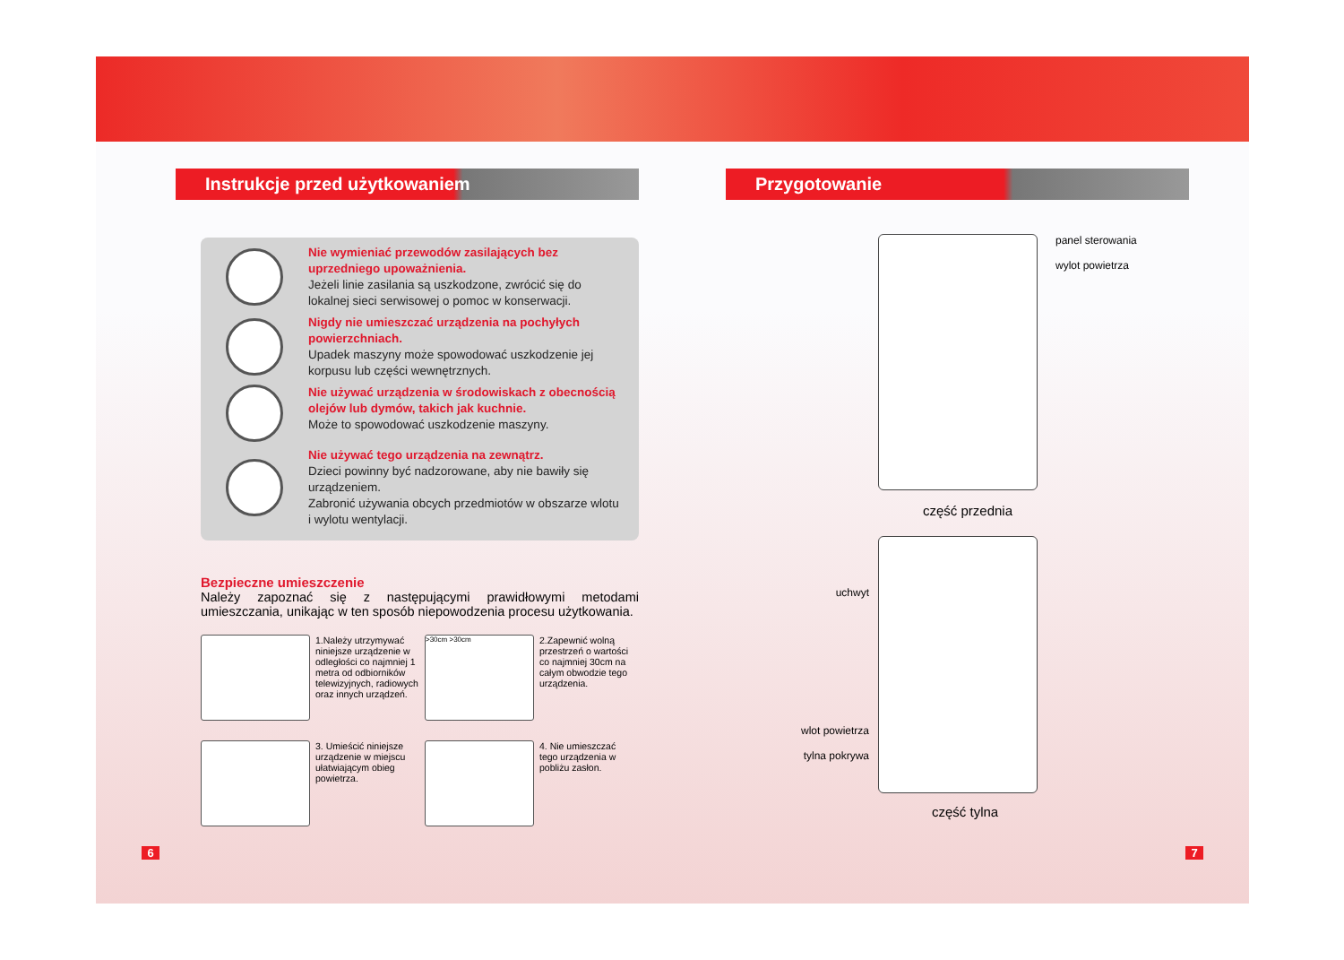Instrukcje przed użytkowaniem
Nie wymieniać przewodów zasilających bez uprzedniego upoważnienia.
Jeżeli linie zasilania są uszkodzone, zwrócić się do lokalnej sieci serwisowej o pomoc w konserwacji.
Nigdy nie umieszczać urządzenia na pochyłych powierzchniach.
Upadek maszyny może spowodować uszkodzenie jej korpusu lub części wewnętrznych.
Nie używać urządzenia w środowiskach z obecnością olejów lub dymów, takich jak kuchnie.
Może to spowodować uszkodzenie maszyny.
Nie używać tego urządzenia na zewnątrz.
Dzieci powinny być nadzorowane, aby nie bawiły się urządzeniem.
Zabronić używania obcych przedmiotów w obszarze wlotu i wylotu wentylacji.
Bezpieczne umieszczenie
Należy zapoznać się z następującymi prawidłowymi metodami umieszczania, unikając w ten sposób niepowodzenia procesu użytkowania.
1.Należy utrzymywać niniejsze urządzenie w odległości co najmniej 1 metra od odbiorników telewizyjnych, radiowych oraz innych urządzeń.
>30cm >30cm
2.Zapewnić wolną przestrzeń o wartości co najmniej 30cm na całym obwodzie tego urządzenia.
3. Umieścić niniejsze urządzenie w miejscu ułatwiającym obieg powietrza.
4. Nie umieszczać tego urządzenia w pobliżu zasłon.
Przygotowanie
panel sterowania
wylot powietrza
część przednia
uchwyt
wlot powietrza
tylna pokrywa
część tylna
6 7